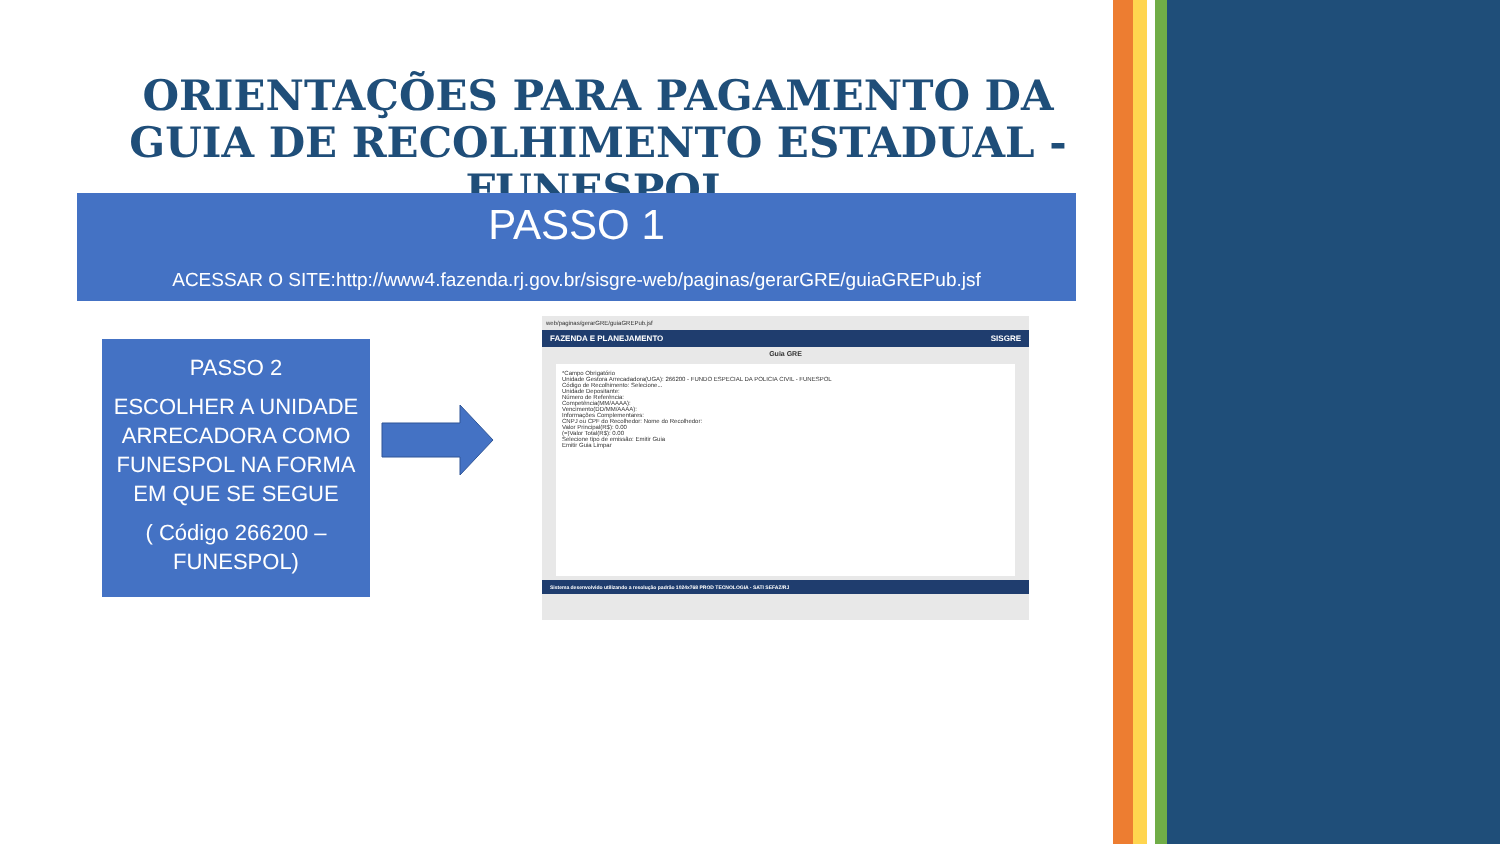ORIENTAÇÕES PARA PAGAMENTO DA GUIA DE RECOLHIMENTO ESTADUAL - FUNESPOL
PASSO 1
ACESSAR O SITE:http://www4.fazenda.rj.gov.br/sisgre-web/paginas/gerarGRE/guiaGREPub.jsf
PASSO 2
ESCOLHER A UNIDADE ARRECADORA COMO FUNESPOL NA FORMA EM QUE SE SEGUE
( Código 266200 – FUNESPOL)
web/paginas/gerarGRE/guiaGREPub.jsf
FAZENDA E PLANEJAMENTO SISGRE
Guia GRE
*Campo Obrigatório
Unidade Gestora Arrecadadora(UGA): 266200 - FUNDO ESPECIAL DA POLICIA CIVIL - FUNESPOL
Código de Recolhimento: Selecione...
Unidade Depositante:
Número de Referência:
Competência(MM/AAAA):
Vencimento(DD/MM/AAAA):
Informações Complementares:
CNPJ ou CPF do Recolhedor: Nome do Recolhedor:
Valor Principal(R$): 0.00
(=)Valor Total(R$): 0.00
Selecione tipo de emissão: Emitir Guia
Emitir Guia Limpar
Sistema desenvolvido utilizando a resolução padrão 1024x768 PROD TECNOLOGIA - SATI SEFAZ/RJ